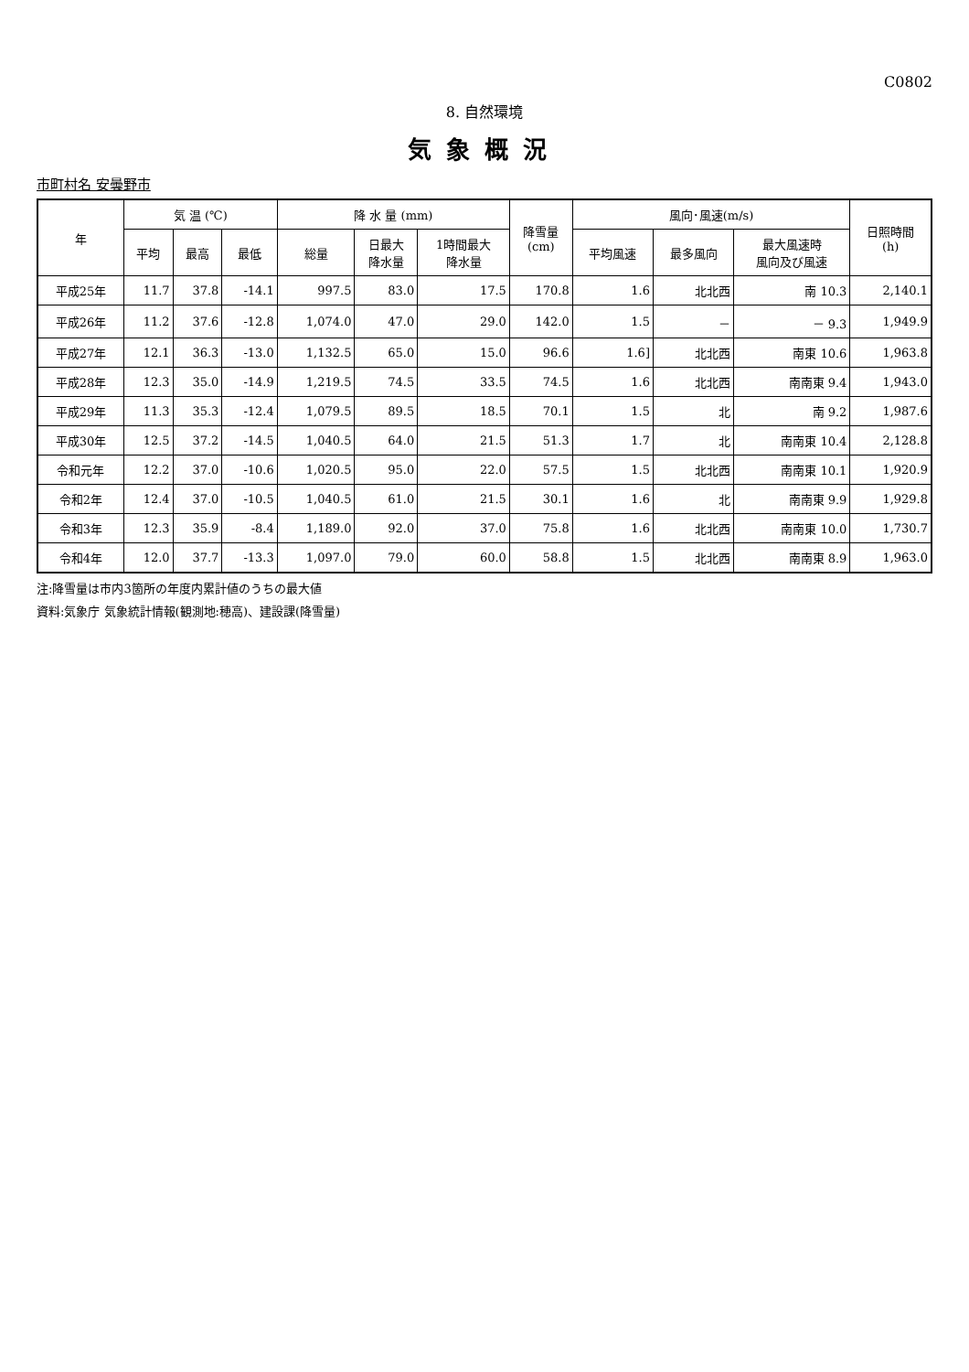C0802
8. 自然環境
気象概況
市町村名 安曇野市
| 年 | 気 温 (℃) | | | 降 水 量 (mm) | | | 降雪量 (cm) | 風向･風速(m/s) | | | 日照時間 (h) |
| --- | --- | --- | --- | --- | --- | --- | --- | --- | --- | --- | --- |
| | 平均 | 最高 | 最低 | 総量 | 日最大 降水量 | 1時間最大 降水量 | | 平均風速 | 最多風向 | 最大風速時 風向及び風速 | |
| 平成25年 | 11.7 | 37.8 | -14.1 | 997.5 | 83.0 | 17.5 | 170.8 | 1.6 | 北北西 | 南 10.3 | 2,140.1 |
| 平成26年 | 11.2 | 37.6 | -12.8 | 1,074.0 | 47.0 | 29.0 | 142.0 | 1.5 | － | － 9.3 | 1,949.9 |
| 平成27年 | 12.1 | 36.3 | -13.0 | 1,132.5 | 65.0 | 15.0 | 96.6 | 1.6] | 北北西 | 南東 10.6 | 1,963.8 |
| 平成28年 | 12.3 | 35.0 | -14.9 | 1,219.5 | 74.5 | 33.5 | 74.5 | 1.6 | 北北西 | 南南東 9.4 | 1,943.0 |
| 平成29年 | 11.3 | 35.3 | -12.4 | 1,079.5 | 89.5 | 18.5 | 70.1 | 1.5 | 北 | 南 9.2 | 1,987.6 |
| 平成30年 | 12.5 | 37.2 | -14.5 | 1,040.5 | 64.0 | 21.5 | 51.3 | 1.7 | 北 | 南南東 10.4 | 2,128.8 |
| 令和元年 | 12.2 | 37.0 | -10.6 | 1,020.5 | 95.0 | 22.0 | 57.5 | 1.5 | 北北西 | 南南東 10.1 | 1,920.9 |
| 令和2年 | 12.4 | 37.0 | -10.5 | 1,040.5 | 61.0 | 21.5 | 30.1 | 1.6 | 北 | 南南東 9.9 | 1,929.8 |
| 令和3年 | 12.3 | 35.9 | -8.4 | 1,189.0 | 92.0 | 37.0 | 75.8 | 1.6 | 北北西 | 南南東 10.0 | 1,730.7 |
| 令和4年 | 12.0 | 37.7 | -13.3 | 1,097.0 | 79.0 | 60.0 | 58.8 | 1.5 | 北北西 | 南南東 8.9 | 1,963.0 |
注:降雪量は市内3箇所の年度内累計値のうちの最大値
資料:気象庁 気象統計情報(観測地:穂高)、建設課(降雪量)